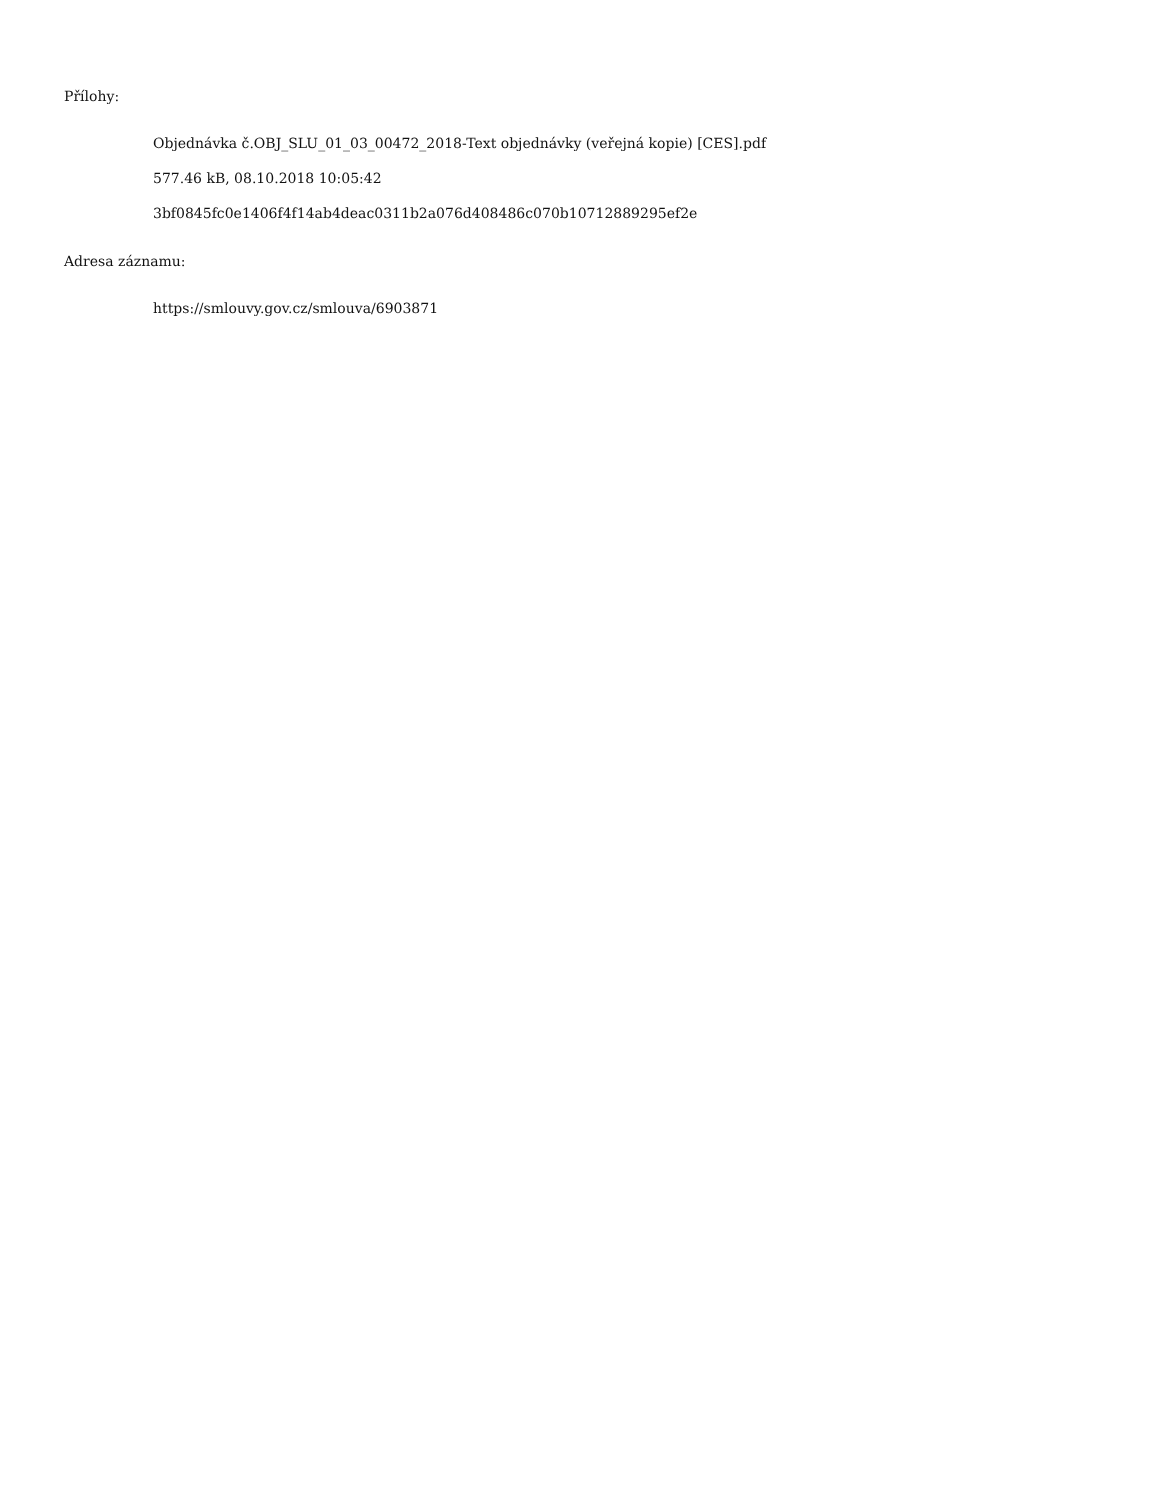Přílohy:
Objednávka č.OBJ_SLU_01_03_00472_2018-Text objednávky (veřejná kopie) [CES].pdf
577.46 kB, 08.10.2018 10:05:42
3bf0845fc0e1406f4f14ab4deac0311b2a076d408486c070b10712889295ef2e
Adresa záznamu:
https://smlouvy.gov.cz/smlouva/6903871